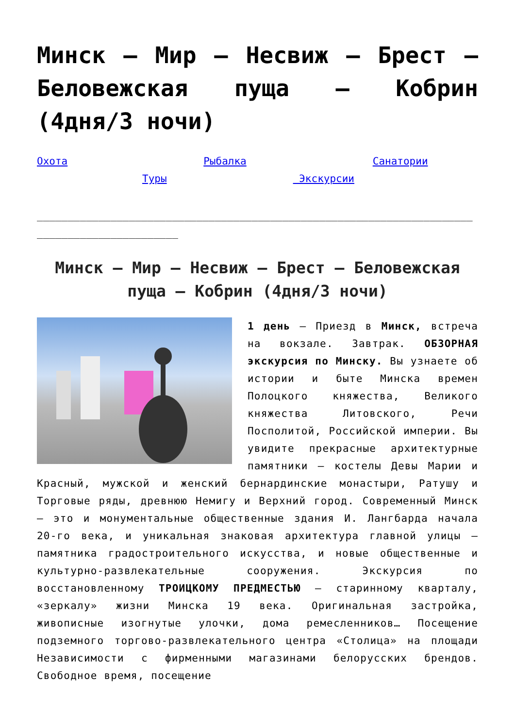Минск – Мир – Несвиж – Брест – Беловежская пуща – Кобрин (4дня/3 ночи)
Охота Рыбалка Санатории Туры Экскурсии
______________________________________________________________________________________________
Минск – Мир – Несвиж – Брест – Беловежская пуща – Кобрин (4дня/3 ночи)
1 день – Приезд в Минск, встреча на вокзале. Завтрак. ОБЗОРНАЯ экскурсия по Минску. Вы узнаете об истории и быте Минска времен Полоцкого княжества, Великого княжества Литовского, Речи Посполитой, Российской империи. Вы увидите прекрасные архитектурные памятники – костелы Девы Марии и Красный, мужской и женский бернардинские монастыри, Ратушу и Торговые ряды, древнюю Немигу и Верхний город. Современный Минск – это и монументальные общественные здания И. Лангбарда начала 20-го века, и уникальная знаковая архитектура главной улицы – памятника градостроительного искусства, и новые общественные и культурно-развлекательные сооружения. Экскурсия по восстановленному ТРОИЦКОМУ ПРЕДМЕСТЬЮ – старинному кварталу, «зеркалу» жизни Минска 19 века. Оригинальная застройка, живописные изогнутые улочки, дома ремесленников… Посещение подземного торгово-развлекательного центра «Столица» на площади Независимости с фирменными магазинами белорусских брендов. Свободное время, посещение